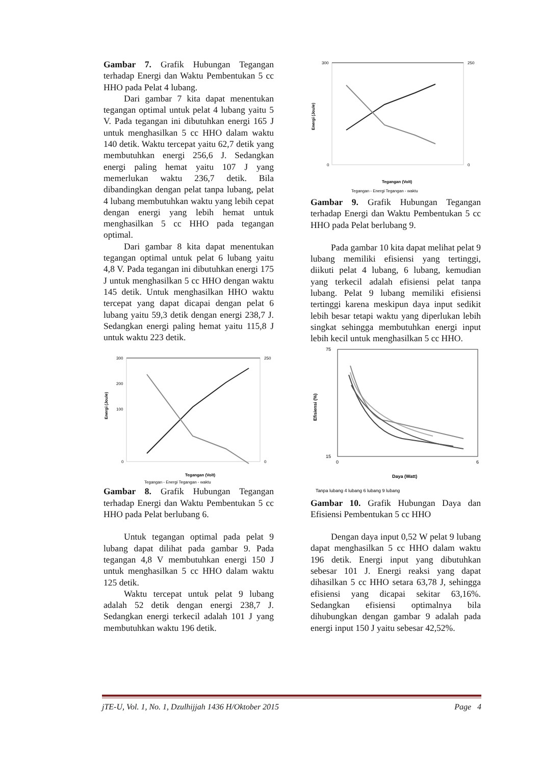Gambar 7. Grafik Hubungan Tegangan terhadap Energi dan Waktu Pembentukan 5 cc HHO pada Pelat 4 lubang.
Dari gambar 7 kita dapat menentukan tegangan optimal untuk pelat 4 lubang yaitu 5 V. Pada tegangan ini dibutuhkan energi 165 J untuk menghasilkan 5 cc HHO dalam waktu 140 detik. Waktu tercepat yaitu 62,7 detik yang membutuhkan energi 256,6 J. Sedangkan energi paling hemat yaitu 107 J yang memerlukan waktu 236,7 detik. Bila dibandingkan dengan pelat tanpa lubang, pelat 4 lubang membutuhkan waktu yang lebih cepat dengan energi yang lebih hemat untuk menghasilkan 5 cc HHO pada tegangan optimal.
Dari gambar 8 kita dapat menentukan tegangan optimal untuk pelat 6 lubang yaitu 4,8 V. Pada tegangan ini dibutuhkan energi 175 J untuk menghasilkan 5 cc HHO dengan waktu 145 detik. Untuk menghasilkan HHO waktu tercepat yang dapat dicapai dengan pelat 6 lubang yaitu 59,3 detik dengan energi 238,7 J. Sedangkan energi paling hemat yaitu 115,8 J untuk waktu 223 detik.
300
200
100
0
250
0
Tegangan (Volt)
Energi (Joule)
Tegangan - Energi Tegangan - waktu
Gambar 8. Grafik Hubungan Tegangan terhadap Energi dan Waktu Pembentukan 5 cc HHO pada Pelat berlubang 6.
Untuk tegangan optimal pada pelat 9 lubang dapat dilihat pada gambar 9. Pada tegangan 4,8 V membutuhkan energi 150 J untuk menghasilkan 5 cc HHO dalam waktu 125 detik.
Waktu tercepat untuk pelat 9 lubang adalah 52 detik dengan energi 238,7 J. Sedangkan energi terkecil adalah 101 J yang membutuhkan waktu 196 detik.
300
0
250
0
Tegangan (Volt)
Energi (Joule)
Tegangan - Energi Tegangan - waktu
Gambar 9. Grafik Hubungan Tegangan terhadap Energi dan Waktu Pembentukan 5 cc HHO pada Pelat berlubang 9.
Pada gambar 10 kita dapat melihat pelat 9 lubang memiliki efisiensi yang tertinggi, diikuti pelat 4 lubang, 6 lubang, kemudian yang terkecil adalah efisiensi pelat tanpa lubang. Pelat 9 lubang memiliki efisiensi tertinggi karena meskipun daya input sedikit lebih besar tetapi waktu yang diperlukan lebih singkat sehingga membutuhkan energi input lebih kecil untuk menghasilkan 5 cc HHO.
75
15
0
6
Daya (Watt)
Efisiensi (%)
Tanpa lubang 4 lubang 6 lubang 9 lubang
Gambar 10. Grafik Hubungan Daya dan Efisiensi Pembentukan 5 cc HHO
Dengan daya input 0,52 W pelat 9 lubang dapat menghasilkan 5 cc HHO dalam waktu 196 detik. Energi input yang dibutuhkan sebesar 101 J. Energi reaksi yang dapat dihasilkan 5 cc HHO setara 63,78 J, sehingga efisiensi yang dicapai sekitar 63,16%. Sedangkan efisiensi optimalnya bila dihubungkan dengan gambar 9 adalah pada energi input 150 J yaitu sebesar 42,52%.
jTE-U, Vol. 1, No. 1, Dzulhijjah 1436 H/Oktober 2015 Page 4